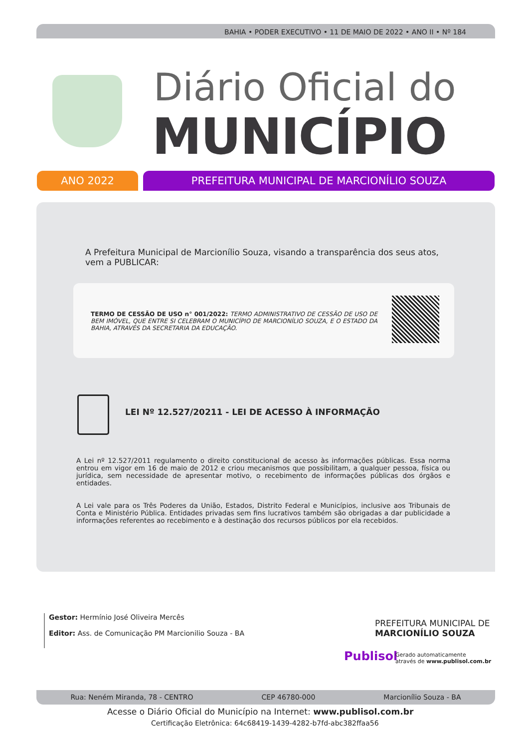BAHIA • PODER EXECUTIVO • 11 DE MAIO DE 2022 • ANO II • Nº 184
Diário Oficial do
MUNICÍPIO
ANO 2022 PREFEITURA MUNICIPAL DE MARCIONÍLIO SOUZA
A Prefeitura Municipal de Marcionílio Souza, visando a transparência dos seus atos, vem a PUBLICAR:
TERMO DE CESSÃO DE USO n° 001/2022: TERMO ADMINISTRATIVO DE CESSÃO DE USO DE BEM IMÓVEL, QUE ENTRE SI CELEBRAM O MUNICÍPIO DE MARCIONÍLIO SOUZA, E O ESTADO DA BAHIA, ATRAVÉS DA SECRETARIA DA EDUCAÇÃO.
LEI Nº 12.527/20211 - LEI DE ACESSO À INFORMAÇÃO
A Lei nº 12.527/2011 regulamento o direito constitucional de acesso às informações públicas. Essa norma entrou em vigor em 16 de maio de 2012 e criou mecanismos que possibilitam, a qualquer pessoa, física ou jurídica, sem necessidade de apresentar motivo, o recebimento de informações públicas dos órgãos e entidades.
A Lei vale para os Três Poderes da União, Estados, Distrito Federal e Municípios, inclusive aos Tribunais de Conta e Ministério Pública. Entidades privadas sem fins lucrativos também são obrigadas a dar publicidade a informações referentes ao recebimento e à destinação dos recursos públicos por ela recebidos.
Gestor: Hermínio José Oliveira Mercês
Editor: Ass. de Comunicação PM Marcionilio Souza - BA
PREFEITURA MUNICIPAL DE
MARCIONÍLIO SOUZA
Publisol
Gerado automaticamente
através de www.publisol.com.br
Rua: Neném Miranda, 78 - CENTRO CEP 46780-000 Marcionílio Souza - BA
Acesse o Diário Oficial do Município na Internet: www.publisol.com.br
Certificação Eletrônica: 64c68419-1439-4282-b7fd-abc382ffaa56